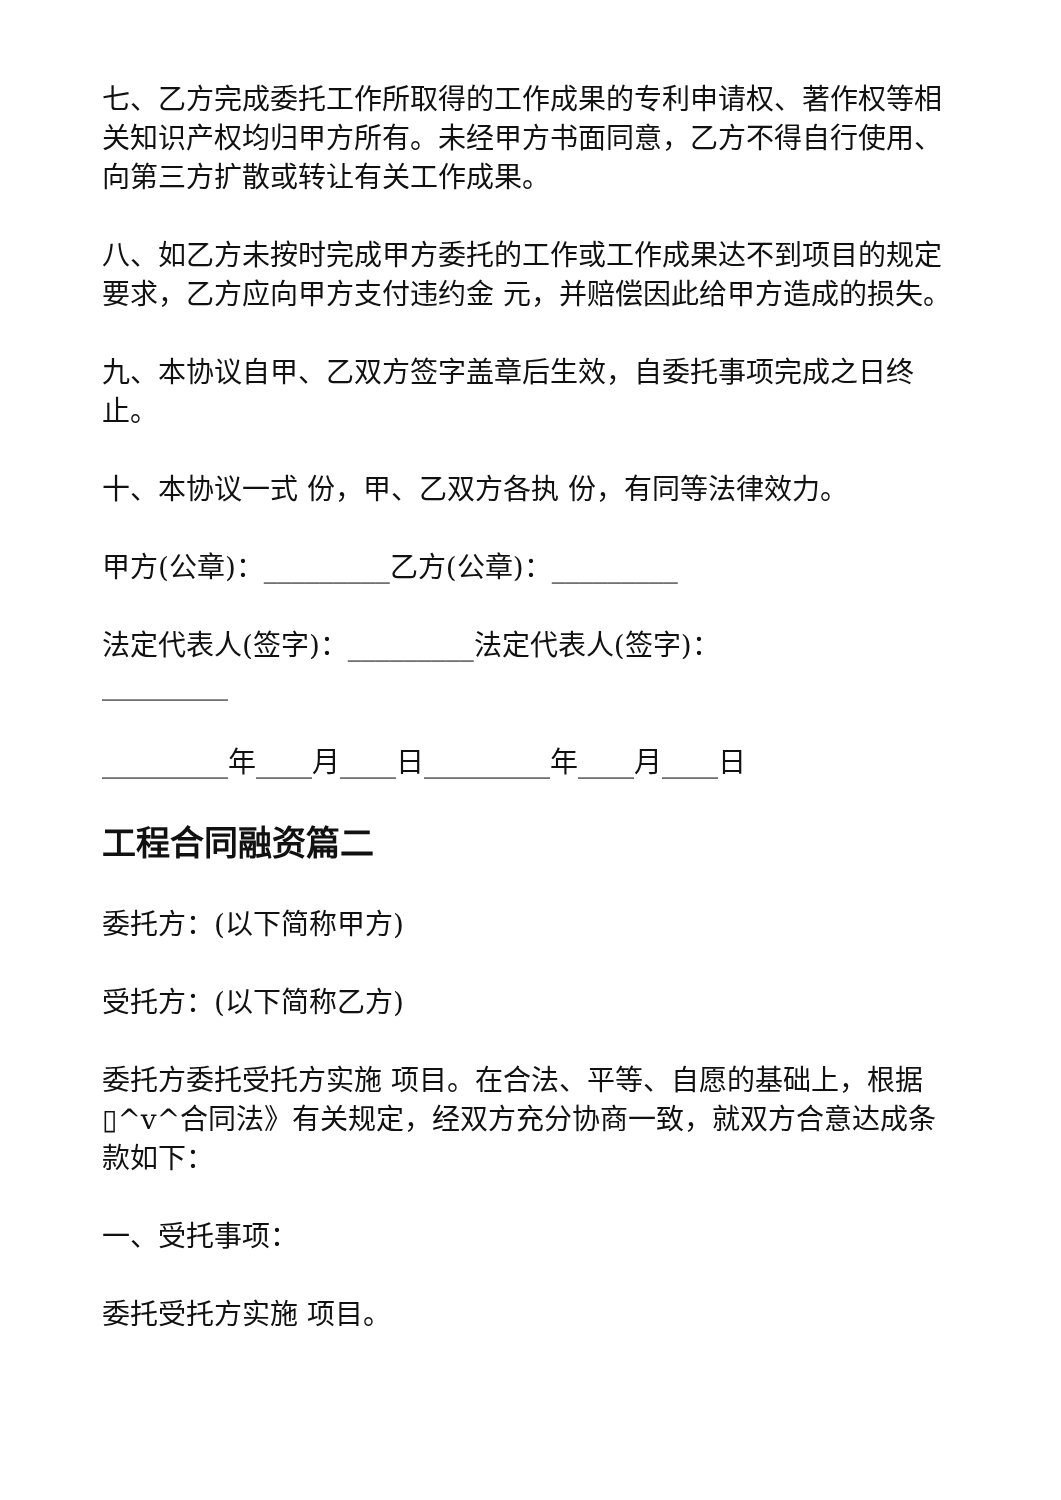七、乙方完成委托工作所取得的工作成果的专利申请权、著作权等相关知识产权均归甲方所有。未经甲方书面同意，乙方不得自行使用、向第三方扩散或转让有关工作成果。
八、如乙方未按时完成甲方委托的工作或工作成果达不到项目的规定要求，乙方应向甲方支付违约金 元，并赔偿因此给甲方造成的损失。
九、本协议自甲、乙双方签字盖章后生效，自委托事项完成之日终止。
十、本协议一式 份，甲、乙双方各执 份，有同等法律效力。
甲方(公章)：_________乙方(公章)：_________
法定代表人(签字)：_________法定代表人(签字)：_________
_________年____月____日_________年____月____日
工程合同融资篇二
委托方：(以下简称甲方)
受托方：(以下简称乙方)
委托方委托受托方实施 项目。在合法、平等、自愿的基础上，根据▯^v^合同法》有关规定，经双方充分协商一致，就双方合意达成条款如下：
一、受托事项：
委托受托方实施 项目。